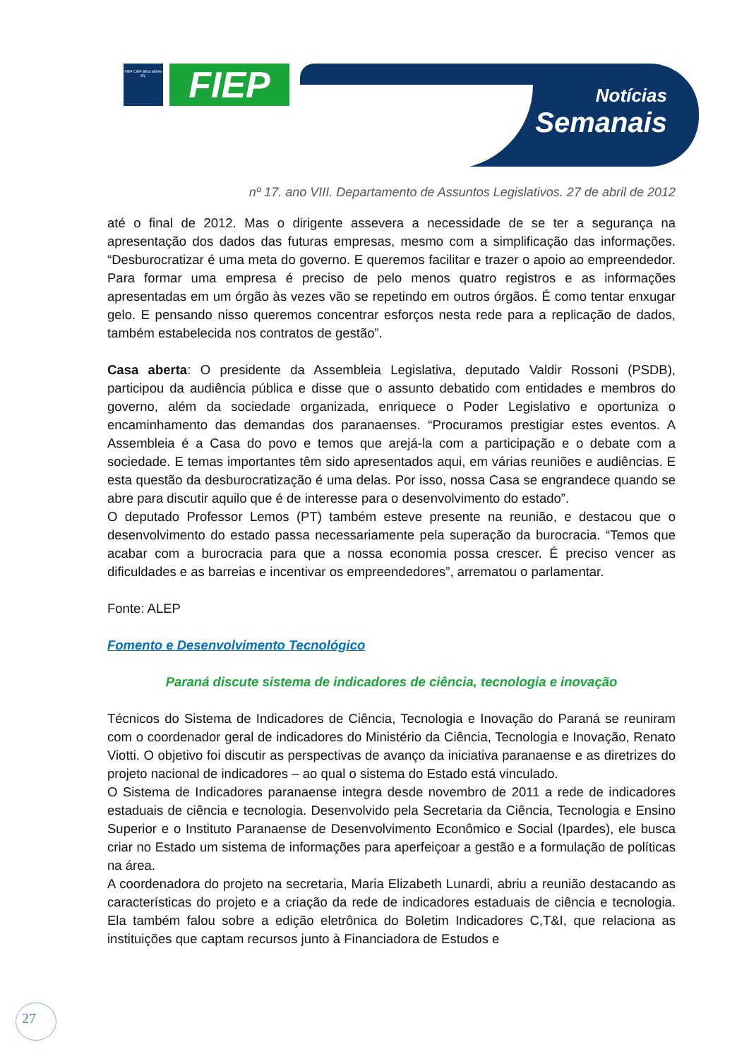FIEP CIEP SESI SENAI IEL
FIEP
Notícias
Semanais
nº 17. ano VIII. Departamento de Assuntos Legislativos. 27 de abril de 2012
até o final de 2012. Mas o dirigente assevera a necessidade de se ter a segurança na apresentação dos dados das futuras empresas, mesmo com a simplificação das informações. “Desburocratizar é uma meta do governo. E queremos facilitar e trazer o apoio ao empreendedor. Para formar uma empresa é preciso de pelo menos quatro registros e as informações apresentadas em um órgão às vezes vão se repetindo em outros órgãos. É como tentar enxugar gelo. E pensando nisso queremos concentrar esforços nesta rede para a replicação de dados, também estabelecida nos contratos de gestão”.
Casa aberta: O presidente da Assembleia Legislativa, deputado Valdir Rossoni (PSDB), participou da audiência pública e disse que o assunto debatido com entidades e membros do governo, além da sociedade organizada, enriquece o Poder Legislativo e oportuniza o encaminhamento das demandas dos paranaenses. “Procuramos prestigiar estes eventos. A Assembleia é a Casa do povo e temos que arejá-la com a participação e o debate com a sociedade. E temas importantes têm sido apresentados aqui, em várias reuniões e audiências. E esta questão da desburocratização é uma delas. Por isso, nossa Casa se engrandece quando se abre para discutir aquilo que é de interesse para o desenvolvimento do estado”.
O deputado Professor Lemos (PT) também esteve presente na reunião, e destacou que o desenvolvimento do estado passa necessariamente pela superação da burocracia. “Temos que acabar com a burocracia para que a nossa economia possa crescer. É preciso vencer as dificuldades e as barreias e incentivar os empreendedores”, arrematou o parlamentar.
Fonte: ALEP
Fomento e Desenvolvimento Tecnológico
Paraná discute sistema de indicadores de ciência, tecnologia e inovação
Técnicos do Sistema de Indicadores de Ciência, Tecnologia e Inovação do Paraná se reuniram com o coordenador geral de indicadores do Ministério da Ciência, Tecnologia e Inovação, Renato Viotti. O objetivo foi discutir as perspectivas de avanço da iniciativa paranaense e as diretrizes do projeto nacional de indicadores – ao qual o sistema do Estado está vinculado.
O Sistema de Indicadores paranaense integra desde novembro de 2011 a rede de indicadores estaduais de ciência e tecnologia. Desenvolvido pela Secretaria da Ciência, Tecnologia e Ensino Superior e o Instituto Paranaense de Desenvolvimento Econômico e Social (Ipardes), ele busca criar no Estado um sistema de informações para aperfeiçoar a gestão e a formulação de políticas na área.
A coordenadora do projeto na secretaria, Maria Elizabeth Lunardi, abriu a reunião destacando as características do projeto e a criação da rede de indicadores estaduais de ciência e tecnologia. Ela também falou sobre a edição eletrônica do Boletim Indicadores C,T&I, que relaciona as instituições que captam recursos junto à Financiadora de Estudos e
27